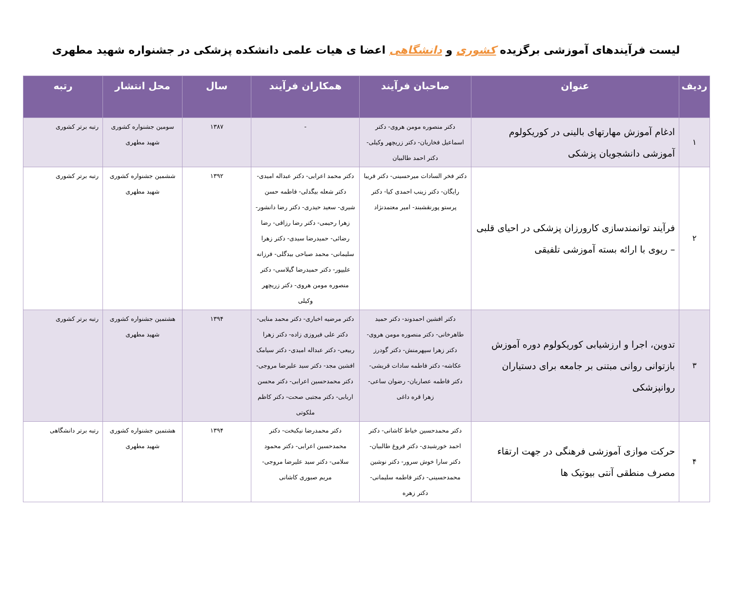لیست فرآیندهای آموزشی برگزیده کشوری و دانشگاهی اعضا ی هیات علمی دانشکده پزشکی در جشنواره شهید مطهری
| ردیف | عنوان | صاحبان فرآیند | همکاران فرآیند | سال | محل انتشار | رتبه |
| --- | --- | --- | --- | --- | --- | --- |
| ۱ | ادغام آموزش مهارتهای بالینی در کوریکولوم آموزشی دانشجویان پزشکی | دکتر منصوره مومن هروی- دکتر اسماعیل فخاریان- دکتر زریچهر وکیلی- دکتر احمد طالبیان | - | ۱۳۸۷ | سومین جشنواره کشوری شهید مطهری | رتبه برتر کشوری |
| ۲ | فرآیند توانمندسازی کارورزان پزشکی در احیای قلبی – ریوی با ارائه بسته آموزشی تلفیقی | دکتر فخر السادات میرحسینی- دکتر فریبا رایگان- دکتر زینب احمدی کیا- دکتر پرستو پورنقشبند- امیر معتمدنژاد | دکتر محمد اعرابی- دکتر عبداله امیدی- دکتر شعله بیگدلی- فاطمه حسن شیری- سعید حیدری- دکتر رضا دانشور- زهرا رحیمی- دکتر رضا رزاقی- رضا رضائی- حمیدرضا سیدی- دکتر زهرا سلیمانی- محمد صباحی بیدگلی- فرزانه علیپور- دکتر حمیدرضا گیلاسی- دکتر منصوره مومن هروی- دکتر زریچهر وکیلی | ۱۳۹۲ | ششمین جشنواره کشوری شهید مطهری | رتبه برتر کشوری |
| ۳ | تدوین، اجرا و ارزشیابی کوریکولوم دوره آموزش بازتوانی روانی مبتنی بر جامعه برای دستیاران روانپزشکی | دکتر افشین احمدوند- دکتر حمید طاهرخانی- دکتر منصوره مومن هروی- دکتر زهرا سپهرمنش- دکتر گودرز عکاشه- دکتر فاطمه سادات قریشی- دکتر فاطمه عصاریان- رضوان ساعی- زهرا قره داغی | دکتر مرضیه اخباری- دکتر محمد منایی- دکتر علی فیروزی زاده- دکتر زهرا ربیعی- دکتر عبداله امیدی- دکتر سیامک افشین مجد- دکتر سید علیرضا مروجی- دکتر محمدحسین اعرابی- دکتر محسن اربابی- دکتر مجتبی صحت- دکتر کاظم ملکوتی | ۱۳۹۴ | هشتمین جشنواره کشوری شهید مطهری | رتبه برتر کشوری |
| ۴ | حرکت موازی آموزشی فرهنگی در جهت ارتقاء مصرف منطقی آنتی بیوتیک ها | دکتر محمدحسین خیاط کاشانی- دکتر احمد خورشیدی- دکتر فروغ طالبیان- دکتر سارا خوش سرور- دکتر نوشین محمدحسینی- دکتر فاطمه سلیمانی- دکتر زهره | دکتر محمدرضا نیکبخت- دکتر محمدحسین اعرابی- دکتر محمود سلامی- دکتر سید علیرضا مروجی- مریم صبوری کاشانی | ۱۳۹۴ | هشتمین جشنواره کشوری شهید مطهری | رتبه برتر دانشگاهی |